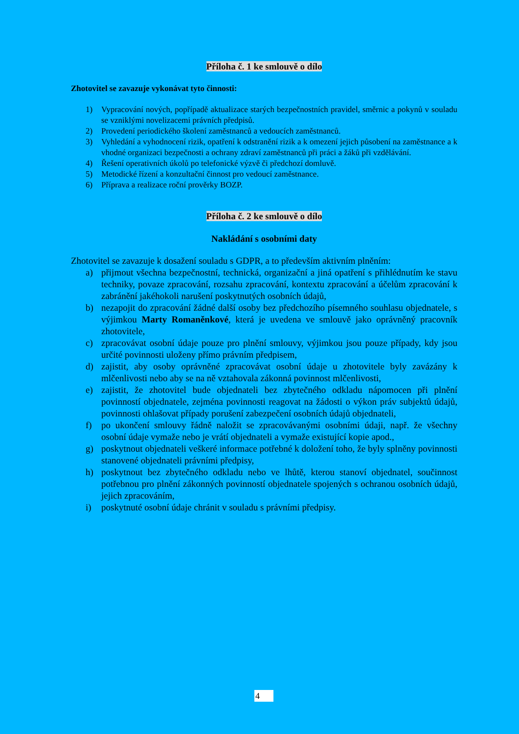Příloha č. 1 ke smlouvě o dílo
Zhotovitel se zavazuje vykonávat tyto činnosti:
1) Vypracování nových, popřípadě aktualizace starých bezpečnostních pravidel, směrnic a pokynů v souladu se vzniklými novelizacemi právních předpisů.
2) Provedení periodického školení zaměstnanců a vedoucích zaměstnanců.
3) Vyhledání a vyhodnocení rizik, opatření k odstranění rizik a k omezení jejich působení na zaměstnance a k vhodné organizaci bezpečnosti a ochrany zdraví zaměstnanců při práci a žáků při vzdělávání.
4) Řešení operativních úkolů po telefonické výzvě či předchozí domluvě.
5) Metodické řízení a konzultační činnost pro vedoucí zaměstnance.
6) Příprava a realizace roční prověrky BOZP.
Příloha č. 2 ke smlouvě o dílo
Nakládání s osobními daty
Zhotovitel se zavazuje k dosažení souladu s GDPR, a to především aktivním plněním:
a) přijmout všechna bezpečnostní, technická, organizační a jiná opatření s přihlédnutím ke stavu techniky, povaze zpracování, rozsahu zpracování, kontextu zpracování a účelům zpracování k zabránění jakéhokoli narušení poskytnutých osobních údajů,
b) nezapojit do zpracování žádné další osoby bez předchozího písemného souhlasu objednatele, s výjimkou Marty Romaněnkové, která je uvedena ve smlouvě jako oprávněný pracovník zhotovitele,
c) zpracovávat osobní údaje pouze pro plnění smlouvy, výjimkou jsou pouze případy, kdy jsou určité povinnosti uloženy přímo právním předpisem,
d) zajistit, aby osoby oprávněné zpracovávat osobní údaje u zhotovitele byly zavázány k mlčenlivosti nebo aby se na ně vztahovala zákonná povinnost mlčenlivosti,
e) zajistit, že zhotovitel bude objednateli bez zbytečného odkladu nápomocen při plnění povinností objednatele, zejména povinnosti reagovat na žádosti o výkon práv subjektů údajů, povinnosti ohlašovat případy porušení zabezpečení osobních údajů objednateli,
f) po ukončení smlouvy řádně naložit se zpracovávanými osobními údaji, např. že všechny osobní údaje vymaže nebo je vrátí objednateli a vymaže existující kopie apod.,
g) poskytnout objednateli veškeré informace potřebné k doložení toho, že byly splněny povinnosti stanovené objednateli právními předpisy,
h) poskytnout bez zbytečného odkladu nebo ve lhůtě, kterou stanoví objednatel, součinnost potřebnou pro plnění zákonných povinností objednatele spojených s ochranou osobních údajů, jejich zpracováním,
i) poskytnuté osobní údaje chránit v souladu s právními předpisy.
4